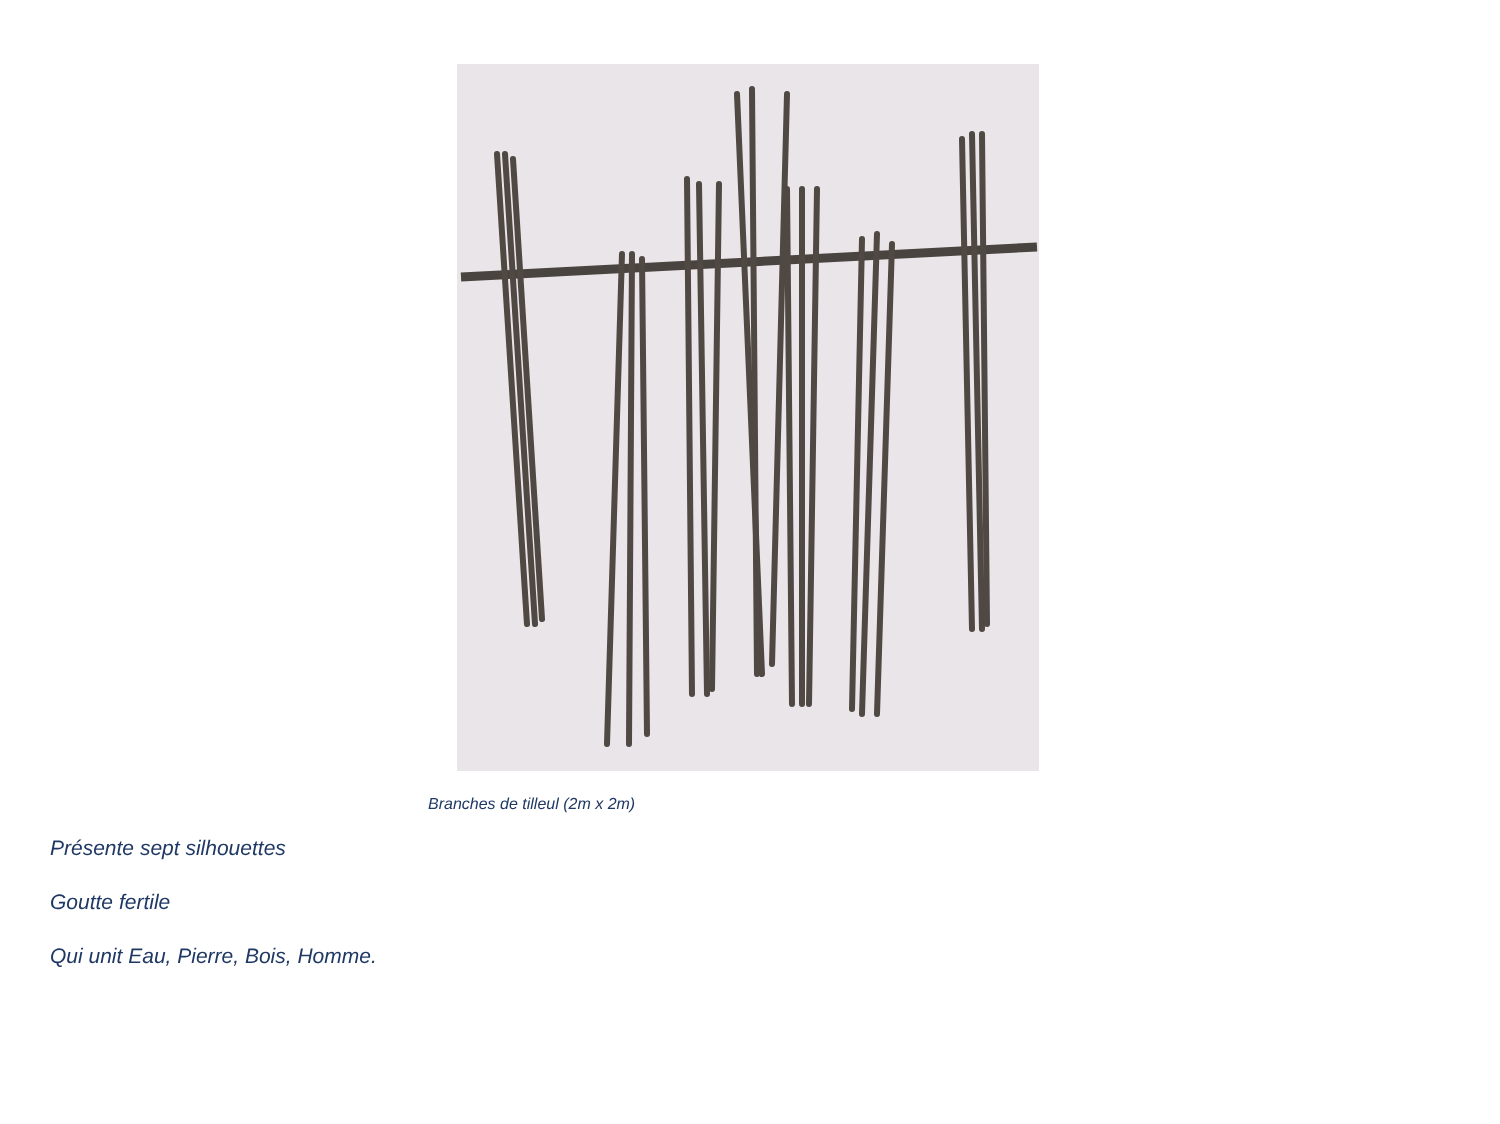Branches de tilleul (2m x 2m)
Présente sept silhouettes
Goutte fertile
Qui unit Eau, Pierre, Bois, Homme.